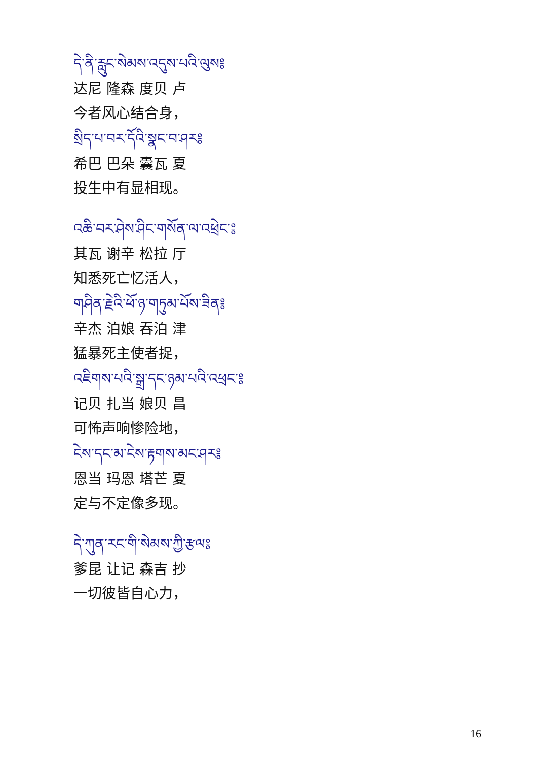དེ་ནི་རླུང་སེམས་འདུས་པའི་ལུས༔
达尼 隆森 度贝 卢
今者风心结合身，
སྲིད་པ་བར་དོའི་སྣང་བ་ཤར༔
希巴 巴朵 囊瓦 夏
投生中有显相现。
འཆི་བར་ཤེས་ཤིང་གསོན་ལ་འཕྲེང་༔
其瓦 谢辛 松拉 厅
知悉死亡忆活人，
གཤིན་རྗེའི་ཕོ་ཉ་གཏུམ་པོས་ཟིན༔
辛杰 泊娘 吞泊 津
猛暴死主使者捉，
འཇིགས་པའི་སྒྲ་དང་ཉམ་པའི་འཕྲང་༔
记贝 扎当 娘贝 昌
可怖声响惨险地，
ངེས་དང་མ་ངེས་རྟགས་མང་ཤར༔
恩当 玛恩 塔芒 夏
定与不定像多现。
དེ་ཀུན་རང་གི་སེམས་ཀྱི་རྩལ༔
爹昆 让记 森吉 抄
一切彼皆自心力，
16